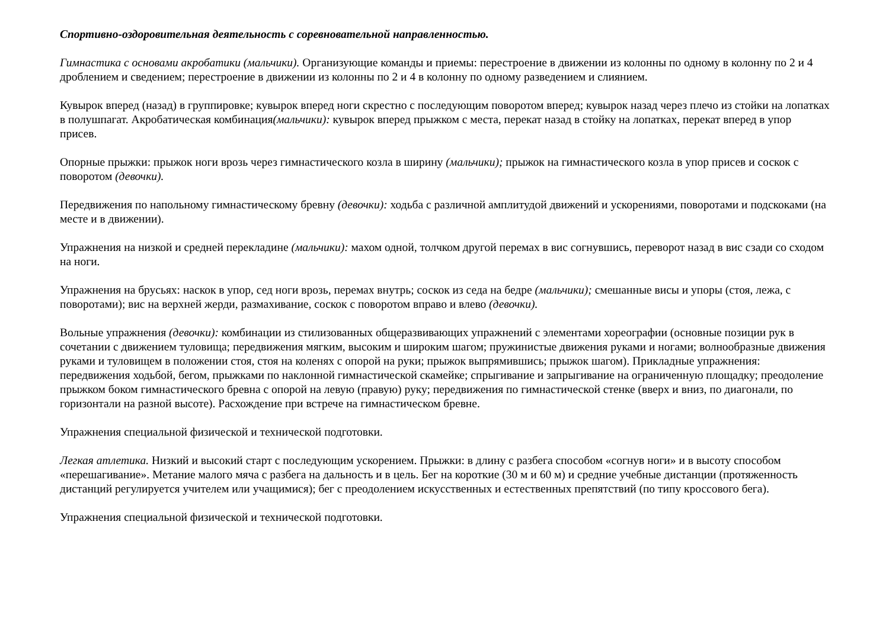Спортивно-оздоровительная деятельность с соревновательной направленностью.
Гимнастика с основами акробатики (мальчики). Организующие команды и приемы: перестроение в движении из колонны по одному в колонну по 2 и 4 дроблением и сведением; перестроение в движении из колонны по 2 и 4 в колонну по одному разведением и слиянием.
Кувырок вперед (назад) в группировке; кувырок вперед ноги скрестно с последующим поворотом вперед; кувырок назад через плечо из стойки на лопатках в полушпагат. Акробатическая комбинация(мальчики): кувырок вперед прыжком с места, перекат назад в стойку на лопатках, перекат вперед в упор присев.
Опорные прыжки: прыжок ноги врозь через гимнастического козла в ширину (мальчики); прыжок на гимнастического козла в упор присев и соскок с поворотом (девочки).
Передвижения по напольному гимнастическому бревну (девочки): ходьба с различной амплитудой движений и ускорениями, поворотами и подскоками (на месте и в движении).
Упражнения на низкой и средней перекладине (мальчики): махом одной, толчком другой перемах в вис согнувшись, переворот назад в вис сзади со сходом на ноги.
Упражнения на брусьях: наскок в упор, сед ноги врозь, перемах внутрь; соскок из седа на бедре (мальчики); смешанные висы и упоры (стоя, лежа, с поворотами); вис на верхней жерди, размахивание, соскок с поворотом вправо и влево (девочки).
Вольные упражнения (девочки): комбинации из стилизованных общеразвивающих упражнений с элементами хореографии (основные позиции рук в сочетании с движением туловища; передвижения мягким, высоким и широким шагом; пружинистые движения руками и ногами; волнообразные движения руками и туловищем в положении стоя, стоя на коленях с опорой на руки; прыжок выпрямившись; прыжок шагом). Прикладные упражнения: передвижения ходьбой, бегом, прыжками по наклонной гимнастической скамейке; спрыгивание и запрыгивание на ограниченную площадку; преодоление прыжком боком гимнастического бревна с опорой на левую (правую) руку; передвижения по гимнастической стенке (вверх и вниз, по диагонали, по горизонтали на разной высоте). Расхождение при встрече на гимнастическом бревне.
Упражнения специальной физической и технической подготовки.
Легкая атлетика. Низкий и высокий старт с последующим ускорением. Прыжки: в длину с разбега способом «согнув ноги» и в высоту способом «перешагивание». Метание малого мяча с разбега на дальность и в цель. Бег на короткие (30 м и 60 м) и средние учебные дистанции (протяженность дистанций регулируется учителем или учащимися); бег с преодолением искусственных и естественных препятствий (по типу кроссового бега).
Упражнения специальной физической и технической подготовки.